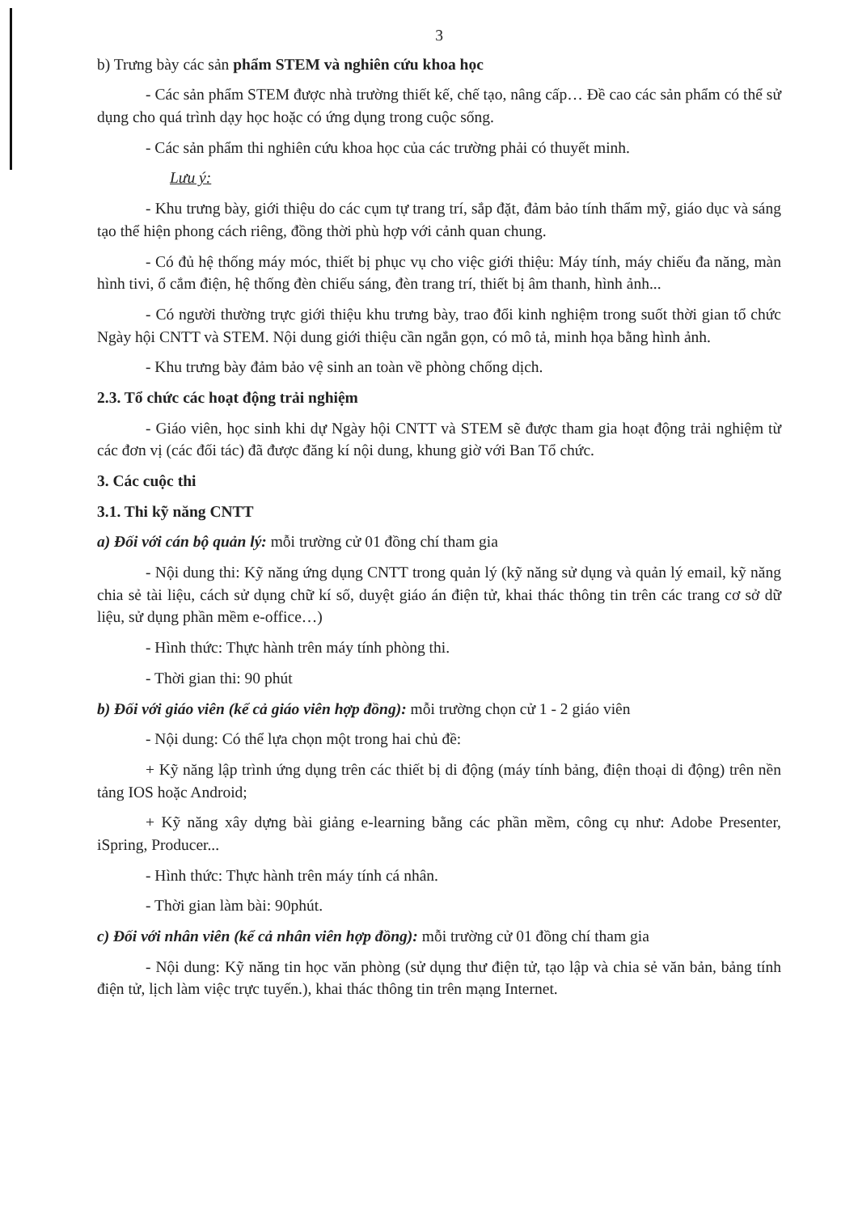3
b) Trưng bày các sản phẩm STEM và nghiên cứu khoa học
- Các sản phẩm STEM được nhà trường thiết kế, chế tạo, nâng cấp… Đề cao các sản phẩm có thể sử dụng cho quá trình dạy học hoặc có ứng dụng trong cuộc sống.
- Các sản phẩm thi nghiên cứu khoa học của các trường phải có thuyết minh.
Lưu ý:
- Khu trưng bày, giới thiệu do các cụm tự trang trí, sắp đặt, đảm bảo tính thẩm mỹ, giáo dục và sáng tạo thể hiện phong cách riêng, đồng thời phù hợp với cảnh quan chung.
- Có đủ hệ thống máy móc, thiết bị phục vụ cho việc giới thiệu: Máy tính, máy chiếu đa năng, màn hình tivi, ổ cắm điện, hệ thống đèn chiếu sáng, đèn trang trí, thiết bị âm thanh, hình ảnh...
- Có người thường trực giới thiệu khu trưng bày, trao đổi kinh nghiệm trong suốt thời gian tổ chức Ngày hội CNTT và STEM. Nội dung giới thiệu cần ngắn gọn, có mô tả, minh họa bằng hình ảnh.
- Khu trưng bày đảm bảo vệ sinh an toàn về phòng chống dịch.
2.3. Tổ chức các hoạt động trải nghiệm
- Giáo viên, học sinh khi dự Ngày hội CNTT và STEM sẽ được tham gia hoạt động trải nghiệm từ các đơn vị (các đối tác) đã được đăng kí nội dung, khung giờ với Ban Tổ chức.
3. Các cuộc thi
3.1. Thi kỹ năng CNTT
a) Đối với cán bộ quản lý: mỗi trường cử 01 đồng chí tham gia
- Nội dung thi: Kỹ năng ứng dụng CNTT trong quản lý (kỹ năng sử dụng và quản lý email, kỹ năng chia sẻ tài liệu, cách sử dụng chữ kí số, duyệt giáo án điện tử, khai thác thông tin trên các trang cơ sở dữ liệu, sử dụng phần mềm e-office…)
- Hình thức: Thực hành trên máy tính phòng thi.
- Thời gian thi: 90 phút
b) Đối với giáo viên (kể cả giáo viên hợp đồng): mỗi trường chọn cử 1 - 2 giáo viên
- Nội dung: Có thể lựa chọn một trong hai chủ đề:
+ Kỹ năng lập trình ứng dụng trên các thiết bị di động (máy tính bảng, điện thoại di động) trên nền tảng IOS hoặc Android;
+ Kỹ năng xây dựng bài giảng e-learning bằng các phần mềm, công cụ như: Adobe Presenter, iSpring, Producer...
- Hình thức: Thực hành trên máy tính cá nhân.
- Thời gian làm bài: 90phút.
c) Đối với nhân viên (kể cả nhân viên hợp đồng): mỗi trường cử 01 đồng chí tham gia
- Nội dung: Kỹ năng tin học văn phòng (sử dụng thư điện tử, tạo lập và chia sẻ văn bản, bảng tính điện tử, lịch làm việc trực tuyến.), khai thác thông tin trên mạng Internet.